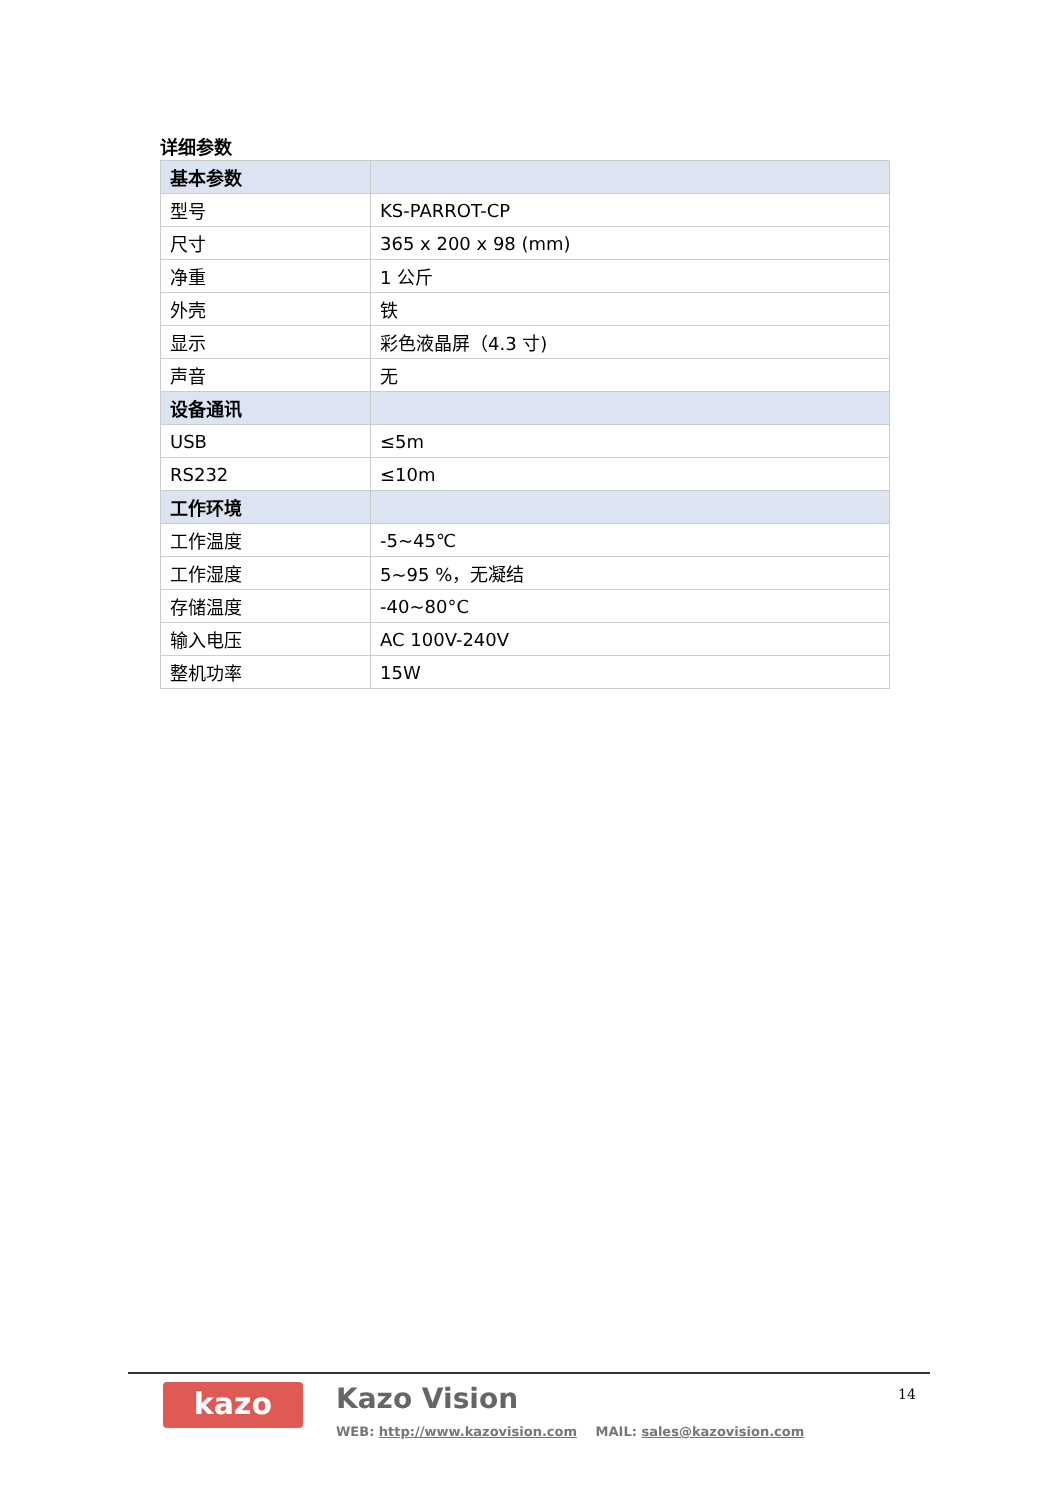详细参数
| 基本参数 | |
| --- | --- |
| 型号 | KS-PARROT-CP |
| 尺寸 | 365 x 200 x 98 (mm) |
| 净重 | 1 公斤 |
| 外壳 | 铁 |
| 显示 | 彩色液晶屏（4.3 寸) |
| 声音 | 无 |
| 设备通讯 | |
| USB | ≤5m |
| RS232 | ≤10m |
| 工作环境 | |
| 工作温度 | -5~45℃ |
| 工作湿度 | 5~95 %，无凝结 |
| 存储温度 | -40~80°C |
| 输入电压 | AC 100V-240V |
| 整机功率 | 15W |
kazo Kazo Vision
WEB: http://www.kazovision.com MAIL: sales@kazovision.com
14